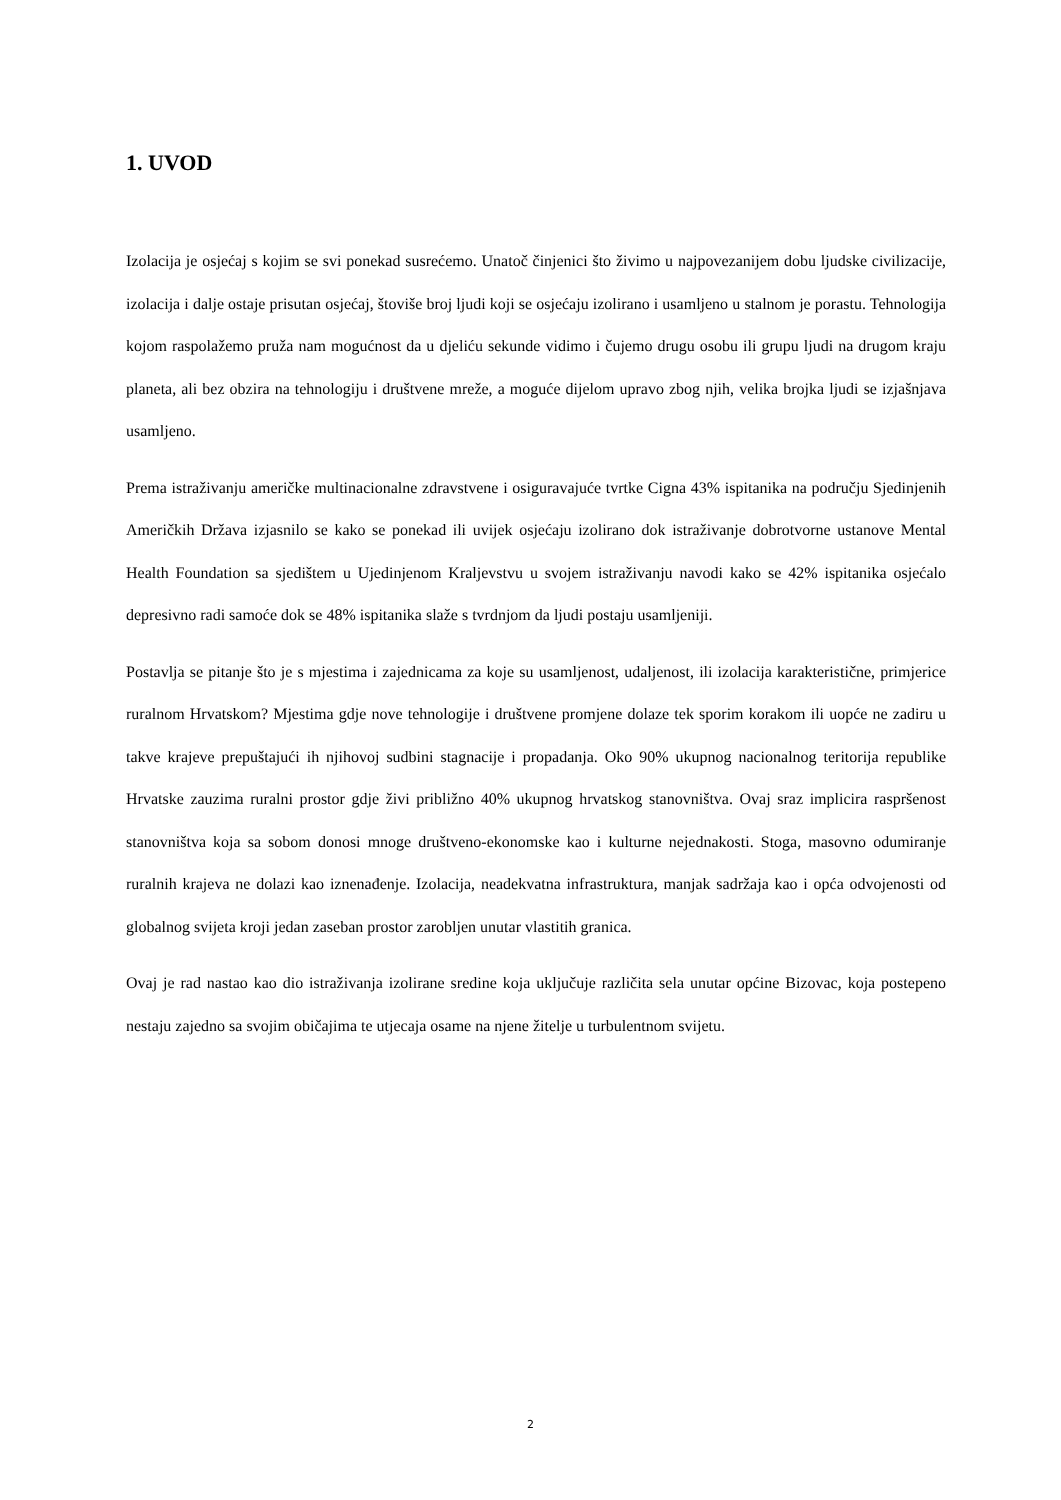1. UVOD
Izolacija je osjećaj s kojim se svi ponekad susrećemo. Unatoč činjenici što živimo u najpovezanijem dobu ljudske civilizacije, izolacija i dalje ostaje prisutan osjećaj, štoviše broj ljudi koji se osjećaju izolirano i usamljeno u stalnom je porastu. Tehnologija kojom raspolažemo pruža nam mogućnost da u djeliću sekunde vidimo i čujemo drugu osobu ili grupu ljudi na drugom kraju planeta, ali bez obzira na tehnologiju i društvene mreže, a moguće dijelom upravo zbog njih, velika brojka ljudi se izjašnjava usamljeno.
Prema istraživanju američke multinacionalne zdravstvene i osiguravajuće tvrtke Cigna 43% ispitanika na području Sjedinjenih Američkih Država izjasnilo se kako se ponekad ili uvijek osjećaju izolirano dok istraživanje dobrotvorne ustanove Mental Health Foundation sa sjedištem u Ujedinjenom Kraljevstvu u svojem istraživanju navodi kako se 42% ispitanika osjećalo depresivno radi samoće dok se 48% ispitanika slaže s tvrdnjom da ljudi postaju usamljeniji.
Postavlja se pitanje što je s mjestima i zajednicama za koje su usamljenost, udaljenost, ili izolacija karakteristične, primjerice ruralnom Hrvatskom? Mjestima gdje nove tehnologije i društvene promjene dolaze tek sporim korakom ili uopće ne zadiru u takve krajeve prepuštajući ih njihovoj sudbini stagnacije i propadanja. Oko 90% ukupnog nacionalnog teritorija republike Hrvatske zauzima ruralni prostor gdje živi približno 40% ukupnog hrvatskog stanovništva. Ovaj sraz implicira raspršenost stanovništva koja sa sobom donosi mnoge društveno-ekonomske kao i kulturne nejednakosti. Stoga, masovno odumiranje ruralnih krajeva ne dolazi kao iznenađenje. Izolacija, neadekvatna infrastruktura, manjak sadržaja kao i opća odvojenosti od globalnog svijeta kroji jedan zaseban prostor zarobljen unutar vlastitih granica.
Ovaj je rad nastao kao dio istraživanja izolirane sredine koja uključuje različita sela unutar općine Bizovac, koja postepeno nestaju zajedno sa svojim običajima te utjecaja osame na njene žitelje u turbulentnom svijetu.
2